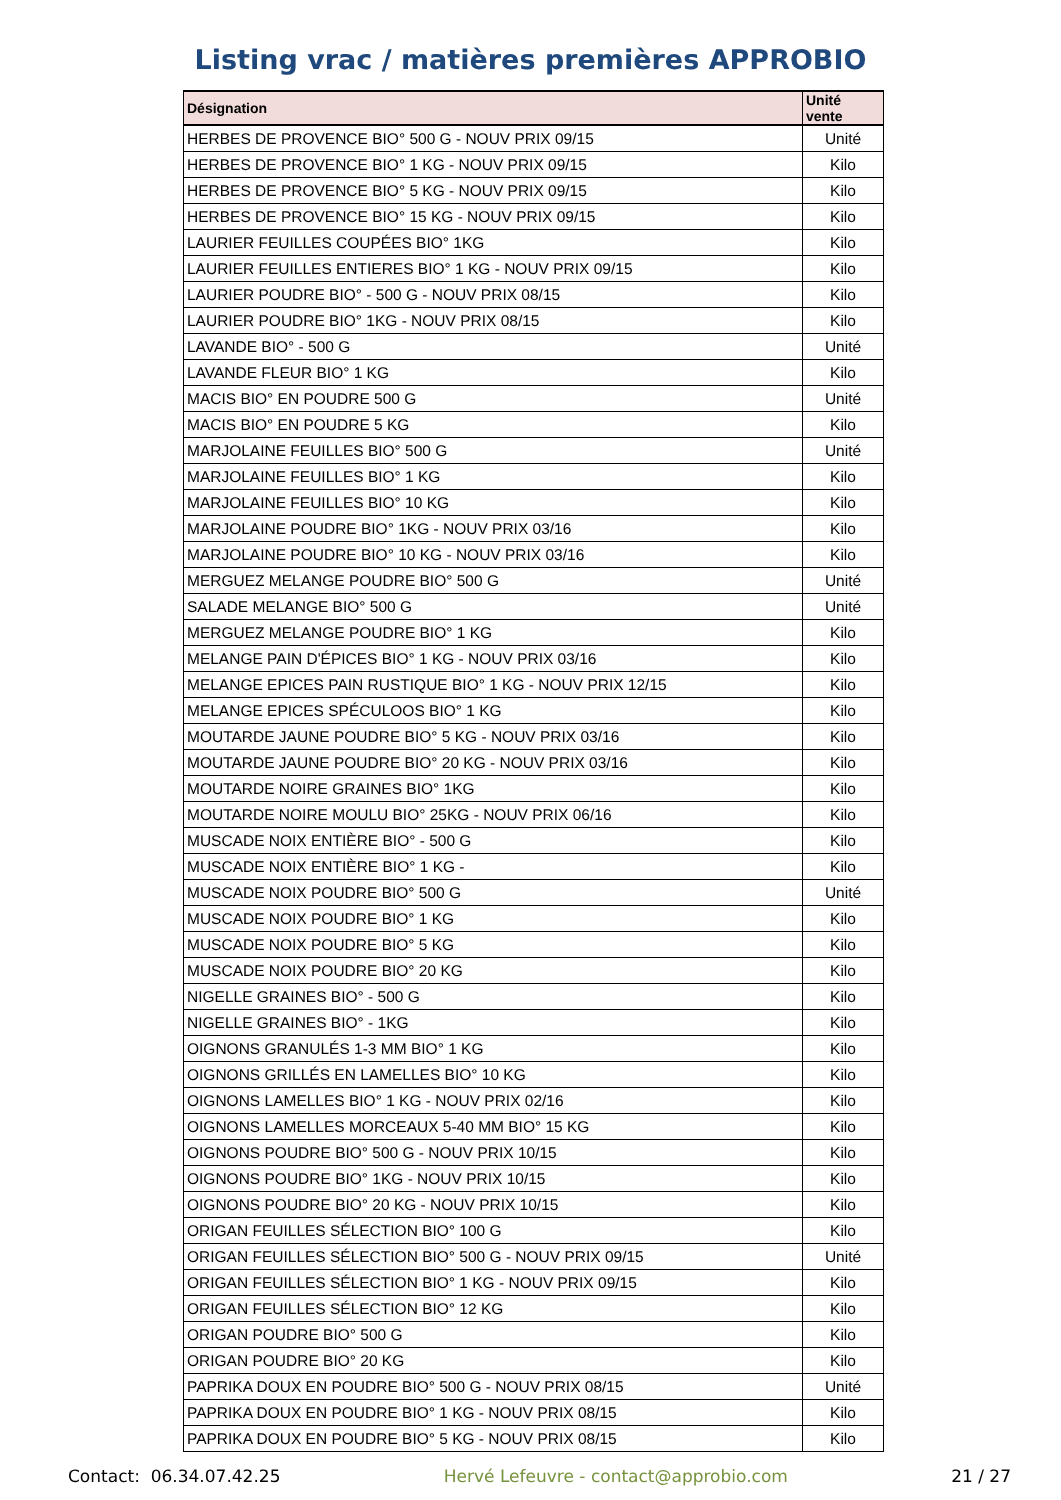Listing vrac / matières premières APPROBIO
| Désignation | Unité vente |
| --- | --- |
| HERBES DE PROVENCE BIO° 500 G - NOUV PRIX 09/15 | Unité |
| HERBES DE PROVENCE BIO° 1 KG - NOUV PRIX 09/15 | Kilo |
| HERBES DE PROVENCE BIO° 5 KG - NOUV PRIX 09/15 | Kilo |
| HERBES DE PROVENCE BIO° 15 KG - NOUV PRIX 09/15 | Kilo |
| LAURIER FEUILLES COUPÉES BIO° 1KG | Kilo |
| LAURIER FEUILLES ENTIERES BIO° 1 KG - NOUV PRIX 09/15 | Kilo |
| LAURIER POUDRE BIO° - 500 G - NOUV PRIX 08/15 | Kilo |
| LAURIER POUDRE BIO° 1KG - NOUV PRIX 08/15 | Kilo |
| LAVANDE BIO° - 500 G | Unité |
| LAVANDE FLEUR BIO° 1 KG | Kilo |
| MACIS BIO° EN POUDRE 500 G | Unité |
| MACIS BIO° EN POUDRE 5 KG | Kilo |
| MARJOLAINE FEUILLES BIO° 500 G | Unité |
| MARJOLAINE FEUILLES BIO° 1 KG | Kilo |
| MARJOLAINE FEUILLES BIO° 10 KG | Kilo |
| MARJOLAINE POUDRE BIO° 1KG - NOUV PRIX 03/16 | Kilo |
| MARJOLAINE POUDRE BIO° 10 KG - NOUV PRIX 03/16 | Kilo |
| MERGUEZ MELANGE POUDRE BIO° 500 G | Unité |
| SALADE MELANGE BIO° 500 G | Unité |
| MERGUEZ MELANGE POUDRE BIO° 1 KG | Kilo |
| MELANGE PAIN D'ÉPICES BIO° 1 KG - NOUV PRIX 03/16 | Kilo |
| MELANGE EPICES PAIN RUSTIQUE BIO° 1 KG - NOUV PRIX 12/15 | Kilo |
| MELANGE EPICES SPÉCULOOS BIO° 1 KG | Kilo |
| MOUTARDE JAUNE POUDRE BIO° 5 KG - NOUV PRIX 03/16 | Kilo |
| MOUTARDE JAUNE POUDRE BIO° 20 KG - NOUV PRIX 03/16 | Kilo |
| MOUTARDE NOIRE GRAINES BIO° 1KG | Kilo |
| MOUTARDE NOIRE MOULU BIO° 25KG - NOUV PRIX 06/16 | Kilo |
| MUSCADE NOIX ENTIÈRE BIO° - 500 G | Kilo |
| MUSCADE NOIX ENTIÈRE BIO° 1 KG - | Kilo |
| MUSCADE NOIX POUDRE BIO° 500 G | Unité |
| MUSCADE NOIX POUDRE BIO° 1 KG | Kilo |
| MUSCADE NOIX POUDRE BIO° 5 KG | Kilo |
| MUSCADE NOIX POUDRE BIO° 20 KG | Kilo |
| NIGELLE GRAINES BIO° - 500 G | Kilo |
| NIGELLE GRAINES BIO° - 1KG | Kilo |
| OIGNONS GRANULÉS 1-3 MM BIO° 1 KG | Kilo |
| OIGNONS GRILLÉS EN LAMELLES BIO° 10 KG | Kilo |
| OIGNONS LAMELLES BIO° 1 KG - NOUV PRIX 02/16 | Kilo |
| OIGNONS LAMELLES MORCEAUX 5-40 MM BIO° 15 KG | Kilo |
| OIGNONS POUDRE BIO° 500 G - NOUV PRIX 10/15 | Kilo |
| OIGNONS POUDRE BIO° 1KG - NOUV PRIX 10/15 | Kilo |
| OIGNONS POUDRE BIO° 20 KG - NOUV PRIX 10/15 | Kilo |
| ORIGAN FEUILLES SÉLECTION BIO° 100 G | Kilo |
| ORIGAN FEUILLES SÉLECTION BIO° 500 G - NOUV PRIX 09/15 | Unité |
| ORIGAN FEUILLES SÉLECTION BIO° 1 KG - NOUV PRIX 09/15 | Kilo |
| ORIGAN FEUILLES SÉLECTION BIO° 12 KG | Kilo |
| ORIGAN POUDRE BIO° 500 G | Kilo |
| ORIGAN POUDRE BIO° 20 KG | Kilo |
| PAPRIKA DOUX EN POUDRE BIO° 500 G - NOUV PRIX 08/15 | Unité |
| PAPRIKA DOUX EN POUDRE BIO° 1 KG - NOUV PRIX 08/15 | Kilo |
| PAPRIKA DOUX EN POUDRE BIO° 5 KG - NOUV PRIX 08/15 | Kilo |
Contact: 06.34.07.42.25 Hervé Lefeuvre - contact@approbio.com 21 / 27